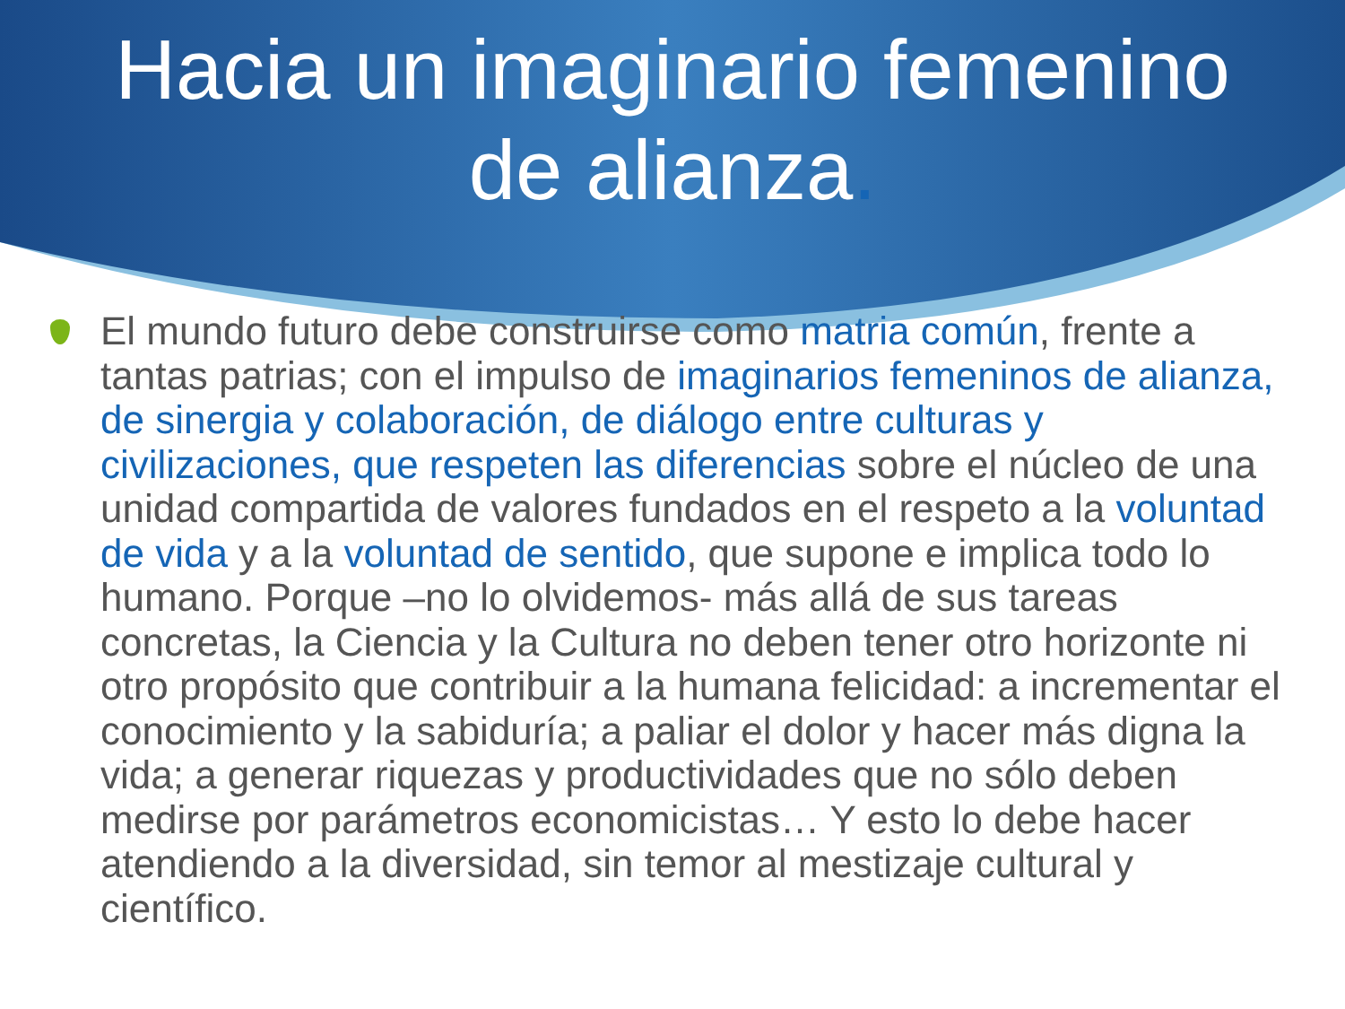Hacia un imaginario femenino
de alianza.
El mundo futuro debe construirse como matria común, frente a tantas patrias; con el impulso de imaginarios femeninos de alianza, de sinergia y colaboración, de diálogo entre culturas y civilizaciones, que respeten las diferencias sobre el núcleo de una unidad compartida de valores fundados en el respeto a la voluntad de vida y a la voluntad de sentido, que supone e implica todo lo humano. Porque –no lo olvidemos- más allá de sus tareas concretas, la Ciencia y la Cultura no deben tener otro horizonte ni otro propósito que contribuir a la humana felicidad: a incrementar el conocimiento y la sabiduría; a paliar el dolor y hacer más digna la vida; a generar riquezas y productividades que no sólo deben medirse por parámetros economicistas… Y esto lo debe hacer atendiendo a la diversidad, sin temor al mestizaje cultural y científico.